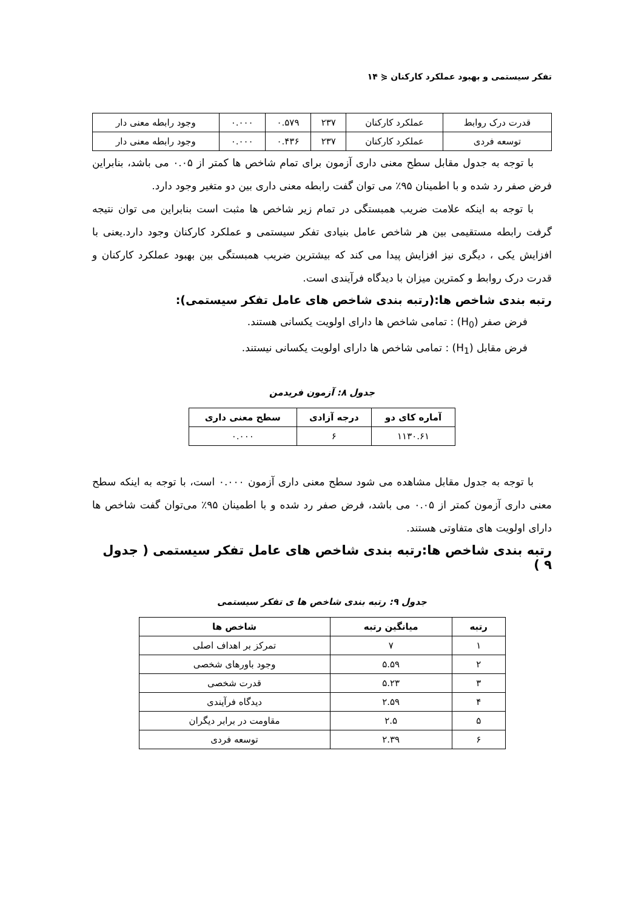تفکر سیستمی و بهبود عملکرد کارکنان ⋞ ۱۴
| قدرت درک روابط | عملکرد کارکنان | ۲۳۷ | ۰.۵۷۹ | ۰.۰۰۰ | وجود رابطه معنی دار |
| توسعه فردی | عملکرد کارکنان | ۲۳۷ | ۰.۴۳۶ | ۰.۰۰۰ | وجود رابطه معنی دار |
با توجه به جدول مقابل سطح معنی داری آزمون برای تمام شاخص ها کمتر از ۰.۰۵ می باشد، بنابراین فرض صفر رد شده و با اطمینان ۹۵٪ می توان گفت رابطه معنی داری بین دو متغیر وجود دارد.
با توجه به اینکه علامت ضریب همبستگی در تمام زیر شاخص ها مثبت است بنابراین می توان نتیجه گرفت رابطه مستقیمی بین هر شاخص عامل بنیادی تفکر سیستمی و عملکرد کارکنان وجود دارد.یعنی با افزایش یکی ، دیگری نیز افزایش پیدا می کند که بیشترین ضریب همبستگی بین بهبود عملکرد کارکنان و قدرت درک روابط و کمترین میزان با دیدگاه فرآیندی است.
رتبه بندی شاخص ها:(رتبه بندی شاخص های عامل تفکر سیستمی):
فرض صفر (H<sub>0</sub>) : تمامی شاخص ها دارای اولویت یکسانی هستند.
فرض مقابل (H<sub>1</sub>) : تمامی شاخص ها دارای اولویت یکسانی نیستند.
جدول ۸: آزمون فریدمن
| آماره کای دو | درجه آزادی | سطح معنی داری |
| --- | --- | --- |
| ۱۱۳۰.۶۱ | ۶ | ۰.۰۰۰ |
با توجه به جدول مقابل مشاهده می شود سطح معنی داری آزمون ۰.۰۰۰ است، با توجه به اینکه سطح معنی داری آزمون کمتر از ۰.۰۵ می باشد، فرض صفر رد شده و با اطمینان ۹۵٪ می‌توان گفت شاخص ها دارای اولویت های متفاوتی هستند.
رتبه بندی شاخص ها:رتبه بندی شاخص های عامل تفکر سیستمی ( جدول ۹ )
جدول ۹: رتبه بندی شاخص ها ی تفکر سیستمی
| رتبه | میانگین رتبه | شاخص ها |
| --- | --- | --- |
| ۱ | ۷ | تمرکز بر اهداف اصلی |
| ۲ | ۵.۵۹ | وجود باورهای شخصی |
| ۳ | ۵.۲۳ | قدرت شخصی |
| ۴ | ۲.۵۹ | دیدگاه فرآیندی |
| ۵ | ۲.۵ | مقاومت در برابر دیگران |
| ۶ | ۲.۳۹ | توسعه فردی |